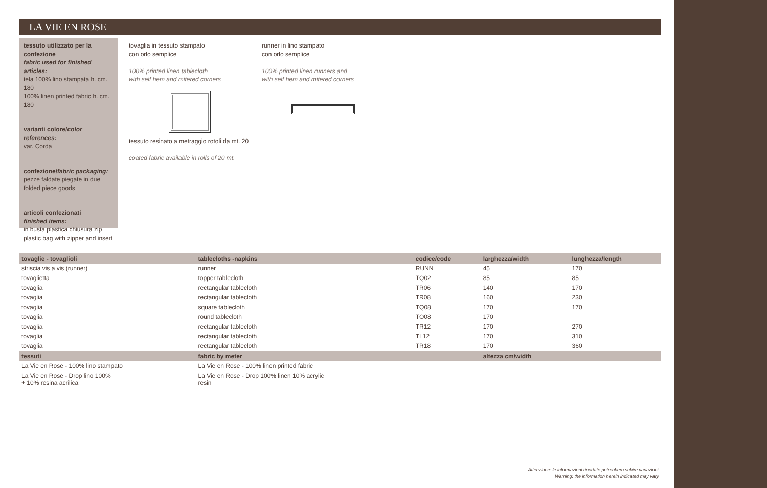LA VIE EN ROSE
tessuto utilizzato per la confezione
fabric used for finished articles:
tela 100% lino stampata h. cm. 180
100% linen printed fabric h. cm. 180
varianti colore/color references:
var. Corda
confezione/fabric packaging:
pezze faldate piegate in due
folded piece goods
articoli confezionati
finished items:
in busta plastica chiusura zip
plastic bag with zipper and insert
tovaglia in tessuto stampato
con orlo semplice
100% printed linen tablecloth
with self hem and mitered corners
tessuto resinato a metraggio rotoli da mt. 20
coated fabric available in rolls of 20 mt.
runner in lino stampato
con orlo semplice
100% printed linen runners and
with self hem and mitered corners
| tovaglie - tovaglioli | tablecloths -napkins | codice/code | larghezza/width | lunghezza/length |
| --- | --- | --- | --- | --- |
| striscia vis a vis (runner) | runner | RUNN | 45 | 170 |
| tovaglietta | topper tablecloth | TQ02 | 85 | 85 |
| tovaglia | rectangular tablecloth | TR06 | 140 | 170 |
| tovaglia | rectangular tablecloth | TR08 | 160 | 230 |
| tovaglia | square tablecloth | TQ08 | 170 | 170 |
| tovaglia | round tablecloth | TO08 | 170 | |
| tovaglia | rectangular tablecloth | TR12 | 170 | 270 |
| tovaglia | rectangular tablecloth | TL12 | 170 | 310 |
| tovaglia | rectangular tablecloth | TR18 | 170 | 360 |
| tessuti | fabric by meter | | altezza cm/width | |
| La Vie en Rose - 100% lino stampato | La Vie en Rose - 100% linen printed fabric | | | |
| La Vie en Rose - Drop lino 100% + 10% resina acrilica | La Vie en Rose - Drop 100% linen 10% acrylic resin | | | |
Attenzione: le informazioni riportate potrebbero subire variazioni.
Warning: the information herein indicated may vary.